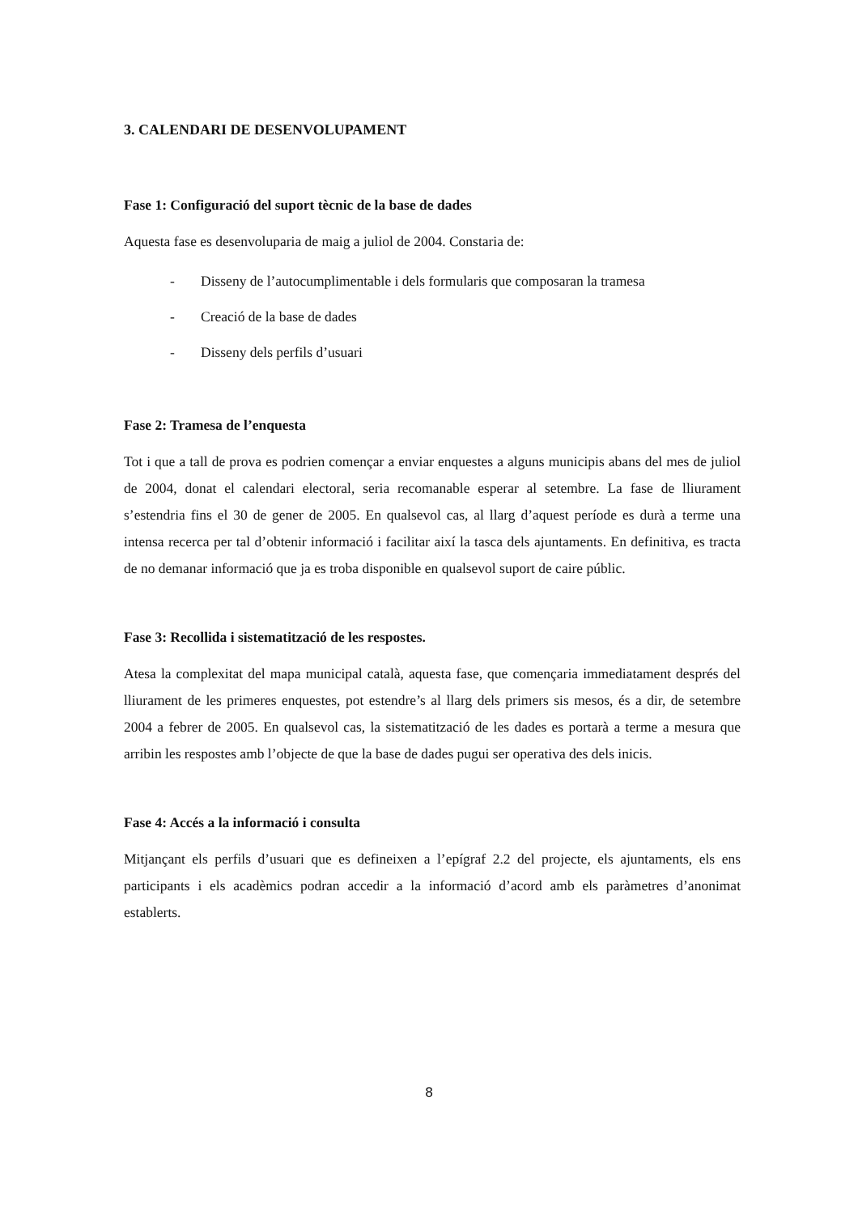3. CALENDARI DE DESENVOLUPAMENT
Fase 1: Configuració del suport tècnic de la base de dades
Aquesta fase es desenvoluparia de maig a juliol de 2004. Constaria de:
- Disseny de l’autocumplimentable i dels formularis que composaran la tramesa
- Creació de la base de dades
- Disseny dels perfils d’usuari
Fase 2: Tramesa de l’enquesta
Tot i que a tall de prova es podrien començar a enviar enquestes a alguns municipis abans del mes de juliol de 2004, donat el calendari electoral, seria recomanable esperar al setembre. La fase de lliurament s’estendria fins el 30 de gener de 2005. En qualsevol cas, al llarg d’aquest període es durà a terme una intensa recerca per tal d’obtenir informació i facilitar així la tasca dels ajuntaments. En definitiva, es tracta de no demanar informació que ja es troba disponible en qualsevol suport de caire públic.
Fase 3: Recollida i sistematització de les respostes.
Atesa la complexitat del mapa municipal català, aquesta fase, que començaria immediatament després del lliurament de les primeres enquestes, pot estendre’s al llarg dels primers sis mesos, és a dir, de setembre 2004 a febrer de 2005. En qualsevol cas, la sistematització de les dades es portarà a terme a mesura que arribin les respostes amb l’objecte de que la base de dades pugui ser operativa des dels inicis.
Fase 4: Accés a la informació i consulta
Mitjançant els perfils d’usuari que es defineixen a l’epígraf 2.2 del projecte, els ajuntaments, els ens participants i els acadèmics podran accedir a la informació d’acord amb els paràmetres d’anonimat establerts.
8